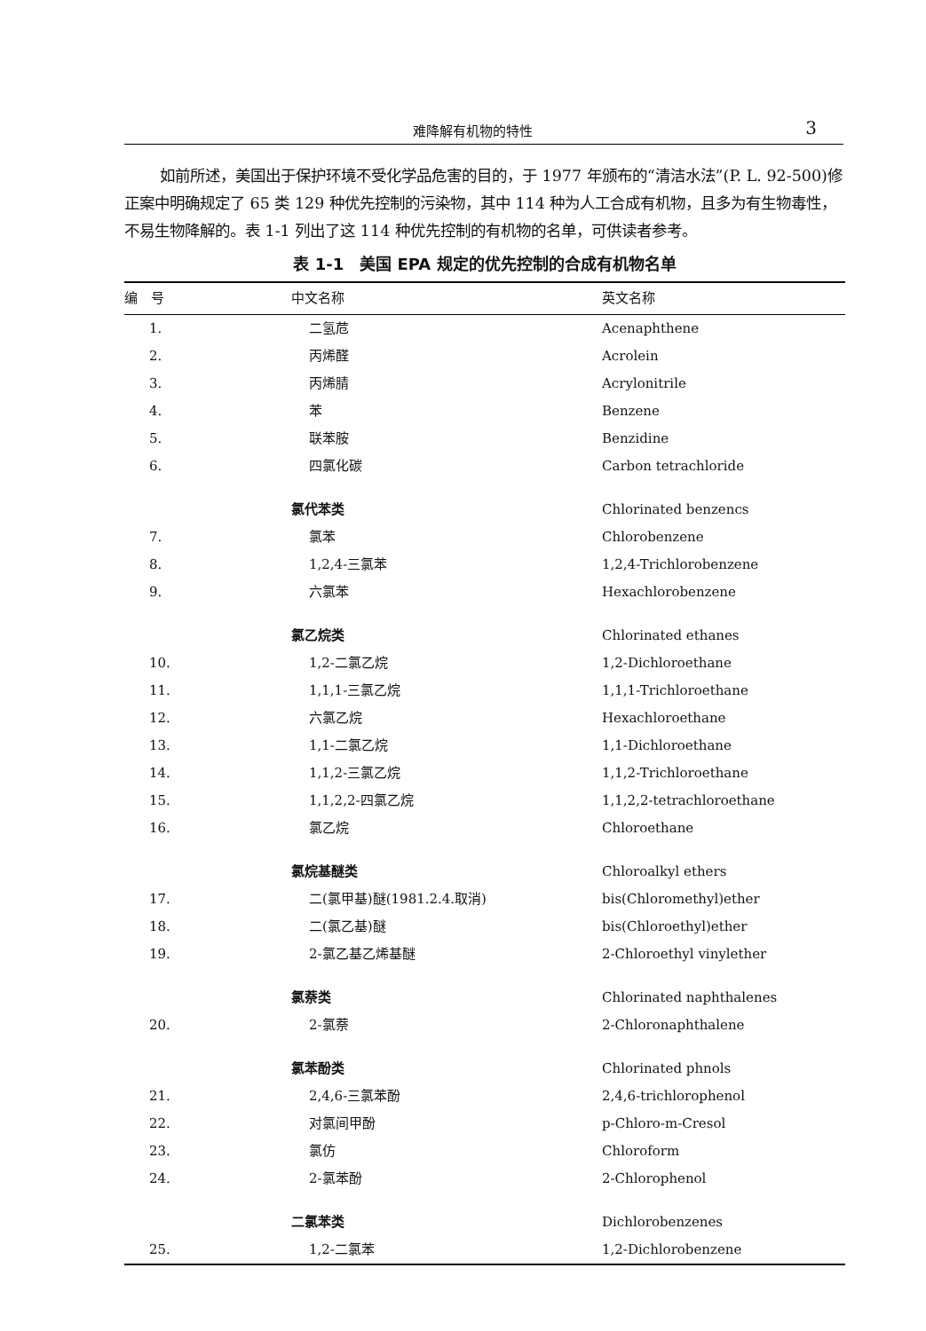难降解有机物的特性 3
如前所述，美国出于保护环境不受化学品危害的目的，于 1977 年颁布的“清洁水法”(P. L. 92-500)修正案中明确规定了 65 类 129 种优先控制的污染物，其中 114 种为人工合成有机物，且多为有生物毒性，不易生物降解的。表 1-1 列出了这 114 种优先控制的有机物的名单，可供读者参考。
表 1-1　美国 EPA 规定的优先控制的合成有机物名单
| 编 号 | 中文名称 | 英文名称 |
| --- | --- | --- |
| 1. | 二氢苊 | Acenaphthene |
| 2. | 丙烯醛 | Acrolein |
| 3. | 丙烯腈 | Acrylonitrile |
| 4. | 苯 | Benzene |
| 5. | 联苯胺 | Benzidine |
| 6. | 四氯化碳 | Carbon tetrachloride |
| | 氯代苯类 | Chlorinated benzencs |
| 7. | 氯苯 | Chlorobenzene |
| 8. | 1,2,4-三氯苯 | 1,2,4-Trichlorobenzene |
| 9. | 六氯苯 | Hexachlorobenzene |
| | 氯乙烷类 | Chlorinated ethanes |
| 10. | 1,2-二氯乙烷 | 1,2-Dichloroethane |
| 11. | 1,1,1-三氯乙烷 | 1,1,1-Trichloroethane |
| 12. | 六氯乙烷 | Hexachloroethane |
| 13. | 1,1-二氯乙烷 | 1,1-Dichloroethane |
| 14. | 1,1,2-三氯乙烷 | 1,1,2-Trichloroethane |
| 15. | 1,1,2,2-四氯乙烷 | 1,1,2,2-tetrachloroethane |
| 16. | 氯乙烷 | Chloroethane |
| | 氯烷基醚类 | Chloroalkyl ethers |
| 17. | 二(氯甲基)醚(1981.2.4.取消) | bis(Chloromethyl)ether |
| 18. | 二(氯乙基)醚 | bis(Chloroethyl)ether |
| 19. | 2-氯乙基乙烯基醚 | 2-Chloroethyl vinylether |
| | 氯萘类 | Chlorinated naphthalenes |
| 20. | 2-氯萘 | 2-Chloronaphthalene |
| | 氯苯酚类 | Chlorinated phnols |
| 21. | 2,4,6-三氯苯酚 | 2,4,6-trichlorophenol |
| 22. | 对氯间甲酚 | p-Chloro-m-Cresol |
| 23. | 氯仿 | Chloroform |
| 24. | 2-氯苯酚 | 2-Chlorophenol |
| | 二氯苯类 | Dichlorobenzenes |
| 25. | 1,2-二氯苯 | 1,2-Dichlorobenzene |